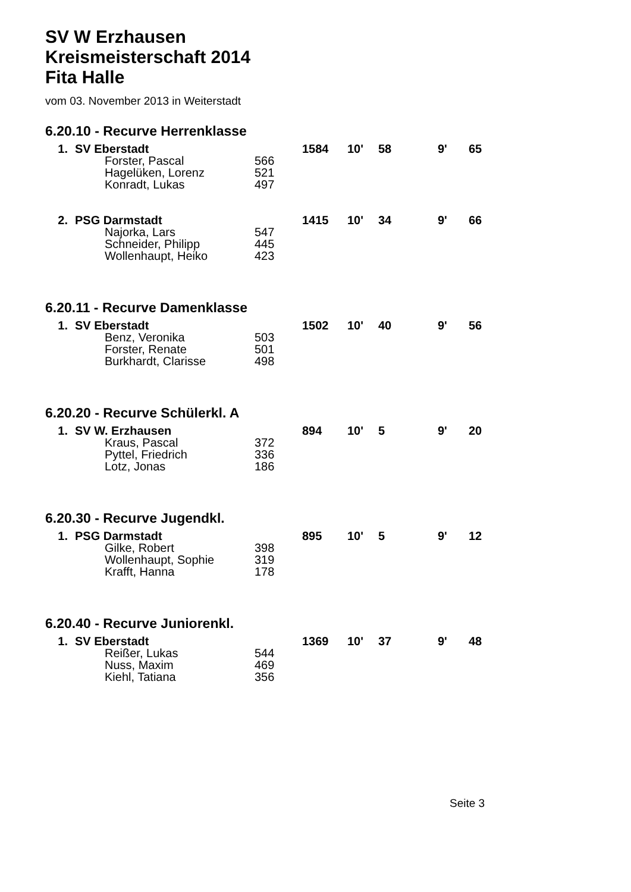SV W Erzhausen
Kreismeisterschaft 2014
Fita Halle
vom 03. November 2013 in Weiterstadt
6.20.10 - Recurve Herrenklasse
| 1. | SV Eberstadt | | | 1584 | 10' | 58 | 9' | 65 |
| | | Forster, Pascal | 566 | | | | | |
| | | Hagelüken, Lorenz | 521 | | | | | |
| | | Konradt, Lukas | 497 | | | | | |
| 2. | PSG Darmstadt | | | 1415 | 10' | 34 | 9' | 66 |
| | | Najorka, Lars | 547 | | | | | |
| | | Schneider, Philipp | 445 | | | | | |
| | | Wollenhaupt, Heiko | 423 | | | | | |
6.20.11 - Recurve Damenklasse
| 1. | SV Eberstadt | | | 1502 | 10' | 40 | 9' | 56 |
| | | Benz, Veronika | 503 | | | | | |
| | | Forster, Renate | 501 | | | | | |
| | | Burkhardt, Clarisse | 498 | | | | | |
6.20.20 - Recurve Schülerkl. A
| 1. | SV W. Erzhausen | | | 894 | 10' | 5 | 9' | 20 |
| | | Kraus, Pascal | 372 | | | | | |
| | | Pyttel, Friedrich | 336 | | | | | |
| | | Lotz, Jonas | 186 | | | | | |
6.20.30 - Recurve Jugendkl.
| 1. | PSG Darmstadt | | | 895 | 10' | 5 | 9' | 12 |
| | | Gilke, Robert | 398 | | | | | |
| | | Wollenhaupt, Sophie | 319 | | | | | |
| | | Krafft, Hanna | 178 | | | | | |
6.20.40 - Recurve Juniorenkl.
| 1. | SV Eberstadt | | | 1369 | 10' | 37 | 9' | 48 |
| | | Reißer, Lukas | 544 | | | | | |
| | | Nuss, Maxim | 469 | | | | | |
| | | Kiehl, Tatiana | 356 | | | | | |
Seite 3